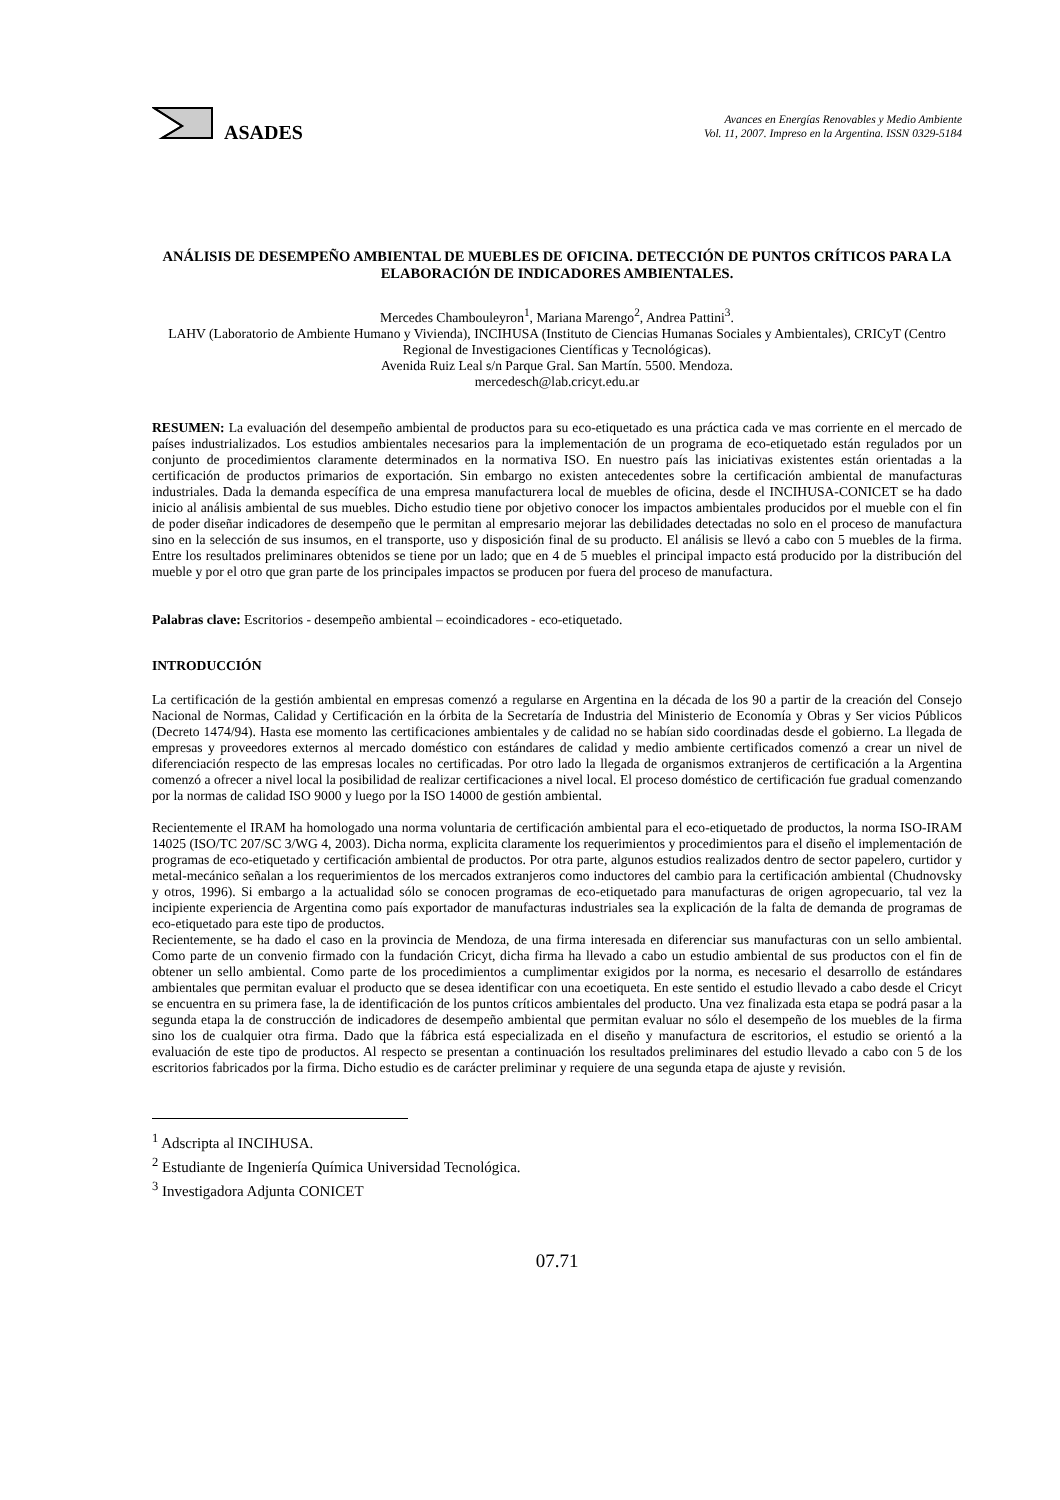ASADES
Avances en Energías Renovables y Medio Ambiente
Vol. 11, 2007. Impreso en la Argentina. ISSN 0329-5184
ANÁLISIS DE DESEMPEÑO AMBIENTAL DE MUEBLES DE OFICINA. DETECCIÓN DE PUNTOS CRÍTICOS PARA LA ELABORACIÓN DE INDICADORES AMBIENTALES.
Mercedes Chambouleyron<sup>1</sup>, Mariana Marengo<sup>2</sup>, Andrea Pattini<sup>3</sup>.
LAHV (Laboratorio de Ambiente Humano y Vivienda), INCIHUSA (Instituto de Ciencias Humanas Sociales y Ambientales), CRICyT (Centro Regional de Investigaciones Científicas y Tecnológicas).
Avenida Ruiz Leal s/n Parque Gral. San Martín. 5500. Mendoza.
mercedesch@lab.cricyt.edu.ar
RESUMEN: La evaluación del desempeño ambiental de productos para su eco-etiquetado es una práctica cada ve mas corriente en el mercado de países industrializados. Los estudios ambientales necesarios para la implementación de un programa de eco-etiquetado están regulados por un conjunto de procedimientos claramente determinados en la normativa ISO. En nuestro país las iniciativas existentes están orientadas a la certificación de productos primarios de exportación. Sin embargo no existen antecedentes sobre la certificación ambiental de manufacturas industriales. Dada la demanda específica de una empresa manufacturera local de muebles de oficina, desde el INCIHUSA-CONICET se ha dado inicio al análisis ambiental de sus muebles. Dicho estudio tiene por objetivo conocer los impactos ambientales producidos por el mueble con el fin de poder diseñar indicadores de desempeño que le permitan al empresario mejorar las debilidades detectadas no solo en el proceso de manufactura sino en la selección de sus insumos, en el transporte, uso y disposición final de su producto. El análisis se llevó a cabo con 5 muebles de la firma. Entre los resultados preliminares obtenidos se tiene por un lado; que en 4 de 5 muebles el principal impacto está producido por la distribución del mueble y por el otro que gran parte de los principales impactos se producen por fuera del proceso de manufactura.
Palabras clave: Escritorios - desempeño ambiental – ecoindicadores - eco-etiquetado.
INTRODUCCIÓN
La certificación de la gestión ambiental en empresas comenzó a regularse en Argentina en la década de los 90 a partir de la creación del Consejo Nacional de Normas, Calidad y Certificación en la órbita de la Secretaría de Industria del Ministerio de Economía y Obras y Ser vicios Públicos (Decreto 1474/94). Hasta ese momento las certificaciones ambientales y de calidad no se habían sido coordinadas desde el gobierno. La llegada de empresas y proveedores externos al mercado doméstico con estándares de calidad y medio ambiente certificados comenzó a crear un nivel de diferenciación respecto de las empresas locales no certificadas. Por otro lado la llegada de organismos extranjeros de certificación a la Argentina comenzó a ofrecer a nivel local la posibilidad de realizar certificaciones a nivel local. El proceso doméstico de certificación fue gradual comenzando por la normas de calidad ISO 9000 y luego por la ISO 14000 de gestión ambiental.
Recientemente el IRAM ha homologado una norma voluntaria de certificación ambiental para el eco-etiquetado de productos, la norma ISO-IRAM 14025 (ISO/TC 207/SC 3/WG 4, 2003). Dicha norma, explicita claramente los requerimientos y procedimientos para el diseño el implementación de programas de eco-etiquetado y certificación ambiental de productos. Por otra parte, algunos estudios realizados dentro de sector papelero, curtidor y metal-mecánico señalan a los requerimientos de los mercados extranjeros como inductores del cambio para la certificación ambiental (Chudnovsky y otros, 1996). Si embargo a la actualidad sólo se conocen programas de eco-etiquetado para manufacturas de origen agropecuario, tal vez la incipiente experiencia de Argentina como país exportador de manufacturas industriales sea la explicación de la falta de demanda de programas de eco-etiquetado para este tipo de productos.
Recientemente, se ha dado el caso en la provincia de Mendoza, de una firma interesada en diferenciar sus manufacturas con un sello ambiental. Como parte de un convenio firmado con la fundación Cricyt, dicha firma ha llevado a cabo un estudio ambiental de sus productos con el fin de obtener un sello ambiental. Como parte de los procedimientos a cumplimentar exigidos por la norma, es necesario el desarrollo de estándares ambientales que permitan evaluar el producto que se desea identificar con una ecoetiqueta. En este sentido el estudio llevado a cabo desde el Cricyt se encuentra en su primera fase, la de identificación de los puntos críticos ambientales del producto. Una vez finalizada esta etapa se podrá pasar a la segunda etapa la de construcción de indicadores de desempeño ambiental que permitan evaluar no sólo el desempeño de los muebles de la firma sino los de cualquier otra firma. Dado que la fábrica está especializada en el diseño y manufactura de escritorios, el estudio se orientó a la evaluación de este tipo de productos. Al respecto se presentan a continuación los resultados preliminares del estudio llevado a cabo con 5 de los escritorios fabricados por la firma. Dicho estudio es de carácter preliminar y requiere de una segunda etapa de ajuste y revisión.
<sup>1</sup> Adscripta al INCIHUSA.
<sup>2</sup> Estudiante de Ingeniería Química Universidad Tecnológica.
<sup>3</sup> Investigadora Adjunta CONICET
07.71